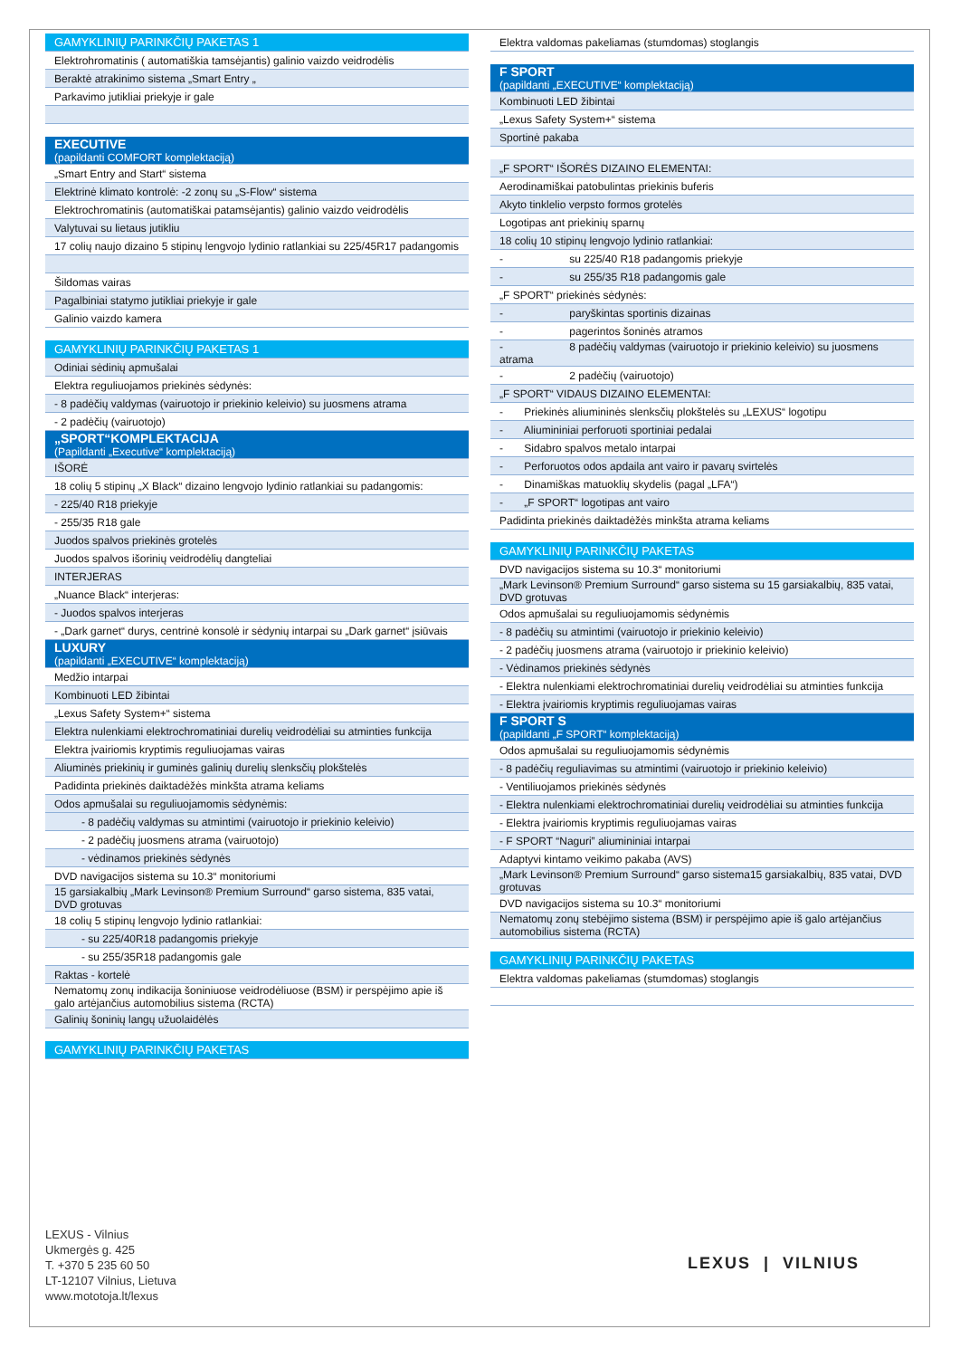| GAMYKLINIŲ PARINKČIŲ PAKETAS 1 |
| Elektrohromatinis ( automatiškia tamsėjantis) galinio vaizdo veidrodėlis |
| Beraktė atrakinimo sistema „Smart Entry „ |
| Parkavimo jutikliai priekyje ir gale |
| EXECUTIVE (papildanti COMFORT komplektaciją) |
| „Smart Entry and Start“ sistema |
| Elektrinė klimato kontrolė: -2 zonų su „S-Flow“ sistema |
| Elektrochromatinis (automatiškai patamsėjantis) galinio vaizdo veidrodėlis |
| Valytuvai su lietaus jutikliu |
| 17 colių naujo dizaino 5 stipinų lengvojo lydinio ratlankiai su 225/45R17 padangomis |
| Šildomas vairas |
| Pagalbiniai statymo jutikliai priekyje ir gale |
| Galinio vaizdo kamera |
| GAMYKLINIŲ PARINKČIŲ PAKETAS 1 |
| Odiniai sėdinių apmušalai |
| Elektra reguliuojamos priekinės sėdynės: |
| - 8 padėčių valdymas (vairuotojo ir priekinio keleivio) su juosmens atrama |
| - 2 padėčių (vairuotojo) |
| „SPORT“KOMPLEKTACIJA (Papildanti „Executive“ komplektaciją) |
| IŠORĖ |
| 18 colių 5 stipinų „X Black“ dizaino lengvojo lydinio ratlankiai su padangomis: |
| - 225/40 R18 priekyje |
| - 255/35 R18 gale |
| Juodos spalvos priekinės grotelės |
| Juodos spalvos išorinių veidrodėlių dangteliai |
| INTERJERAS |
| „Nuance Black“ interjeras: |
| - Juodos spalvos interjeras |
| - „Dark garnet“ durys, centrinė konsolė ir sėdynių intarpai su „Dark garnet“ įsiūvais |
| LUXURY (papildanti „EXECUTIVE“ komplektaciją) |
| Medžio intarpai |
| Kombinuoti LED žibintai |
| „Lexus Safety System+“ sistema |
| Elektra nulenkiami elektrochromatiniai durelių veidrodėliai su atminties funkcija |
| Elektra įvairiomis kryptimis reguliuojamas vairas |
| Aliuminės priekinių ir guminės galinių durelių slenksčių plokštelės |
| Padidinta priekinės daiktadėžės minkšta atrama keliams |
| Odos apmušalai su reguliuojamomis sėdynėmis: |
| - 8 padėčių valdymas su atmintimi (vairuotojo ir priekinio keleivio) |
| - 2 padėčių juosmens atrama (vairuotojo) |
| - vėdinamos priekinės sėdynės |
| DVD navigacijos sistema su 10.3“ monitoriumi |
| 15 garsiakalbių „Mark Levinson® Premium Surround“ garso sistema, 835 vatai, DVD grotuvas |
| 18 colių 5 stipinų lengvojo lydinio ratlankiai: |
| - su 225/40R18 padangomis priekyje |
| - su 255/35R18 padangomis gale |
| Raktas - kortelė |
| Nematomų zonų indikacija šoniniuose veidrodėliuose (BSM) ir perspėjimo apie iš galo artėjančius automobilius sistema (RCTA) |
| Galinių šoninių langų užuolaidėlės |
| GAMYKLINIŲ PARINKČIŲ PAKETAS |
| Elektra valdomas pakeliamas (stumdomas) stoglangis |
| F SPORT (papildanti „EXECUTIVE“ komplektaciją) |
| Kombinuoti LED žibintai |
| „Lexus Safety System+“ sistema |
| Sportinė pakaba |
| „F SPORT“ IŠORĖS DIZAINO ELEMENTAI: |
| Aerodinamiškai patobulintas priekinis buferis |
| Akyto tinklelio verpsto formos grotelės |
| Logotipas ant priekinių sparnų |
| 18 colių 10 stipinų lengvojo lydinio ratlankiai: |
| - su 225/40 R18 padangomis priekyje |
| - su 255/35 R18 padangomis gale |
| „F SPORT“ priekinės sėdynės: |
| - paryškintas sportinis dizainas |
| - pagerintos šoninės atramos |
| - 8 padėčių valdymas (vairuotojo ir priekinio keleivio) su juosmens atrama |
| - 2 padėčių (vairuotojo) |
| „F SPORT“ VIDAUS DIZAINO ELEMENTAI: |
| - Priekinės aliumininės slenksčių plokštelės su „LEXUS“ logotipu |
| - Aliumininiai perforuoti sportiniai pedalai |
| - Sidabro spalvos metalo intarpai |
| - Perforuotos odos apdaila ant vairo ir pavarų svirtelės |
| - Dinamiškas matuoklių skydelis (pagal „LFA“) |
| - „F SPORT“ logotipas ant vairo |
| Padidinta priekinės daiktadėžės minkšta atrama keliams |
| GAMYKLINIŲ PARINKČIŲ PAKETAS |
| DVD navigacijos sistema su 10.3“ monitoriumi |
| „Mark Levinson® Premium Surround“ garso sistema su 15 garsiakalbių, 835 vatai, DVD grotuvas |
| Odos apmušalai su reguliuojamomis sėdynėmis |
| - 8 padėčių su atmintimi (vairuotojo ir priekinio keleivio) |
| - 2 padėčių juosmens atrama (vairuotojo ir priekinio keleivio) |
| - Vėdinamos priekinės sėdynės |
| - Elektra nulenkiami elektrochromatiniai durelių veidrodėliai su atminties funkcija |
| - Elektra įvairiomis kryptimis reguliuojamas vairas |
| F SPORT S (papildanti „F SPORT“ komplektaciją) |
| Odos apmušalai su reguliuojamomis sėdynėmis |
| - 8 padėčių reguliavimas su atmintimi (vairuotojo ir priekinio keleivio) |
| - Ventiliuojamos priekinės sėdynės |
| - Elektra nulenkiami elektrochromatiniai durelių veidrodėliai su atminties funkcija |
| - Elektra įvairiomis kryptimis reguliuojamas vairas |
| - F SPORT “Naguri” aliumininiai intarpai |
| Adaptyvi kintamo veikimo pakaba (AVS) |
| „Mark Levinson® Premium Surround“ garso sistema15 garsiakalbių, 835 vatai, DVD grotuvas |
| DVD navigacijos sistema su 10.3“ monitoriumi |
| Nematomų zonų stebėjimo sistema (BSM) ir perspėjimo apie iš galo artėjančius automobilius sistema (RCTA) |
| GAMYKLINIŲ PARINKČIŲ PAKETAS |
| Elektra valdomas pakeliamas (stumdomas) stoglangis |
LEXUS - Vilnius
Ukmergės g. 425
T. +370 5 235 60 50
LT-12107 Vilnius, Lietuva
www.mototoja.lt/lexus
LEXUS | VILNIUS